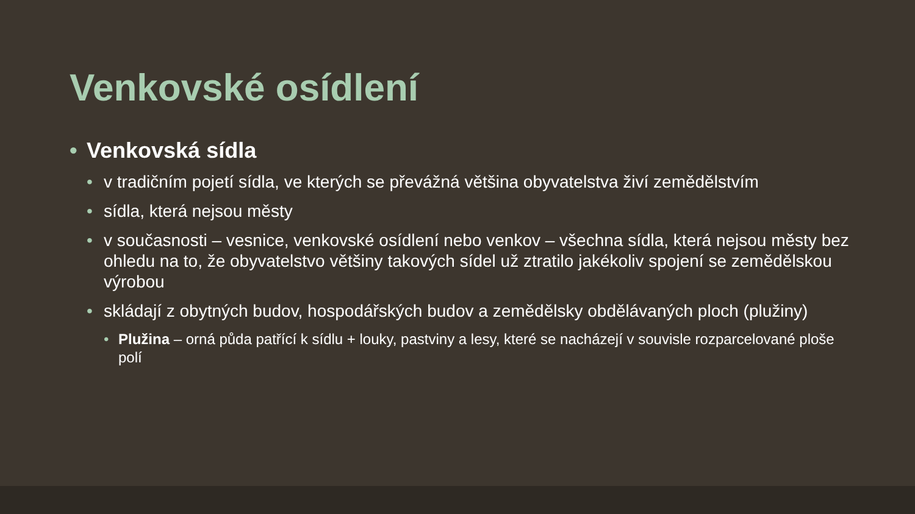Venkovské osídlení
• Venkovská sídla
• v tradičním pojetí sídla, ve kterých se převážná většina obyvatelstva živí zemědělstvím
• sídla, která nejsou městy
• v současnosti – vesnice, venkovské osídlení nebo venkov – všechna sídla, která nejsou městy bez ohledu na to, že obyvatelstvo většiny takových sídel už ztratilo jakékoliv spojení se zemědělskou výrobou
• skládají z obytných budov, hospodářských budov a zemědělsky obdělávaných ploch (plužiny)
• Plužina – orná půda patřící k sídlu + louky, pastviny a lesy, které se nacházejí v souvisle rozparcelované ploše polí